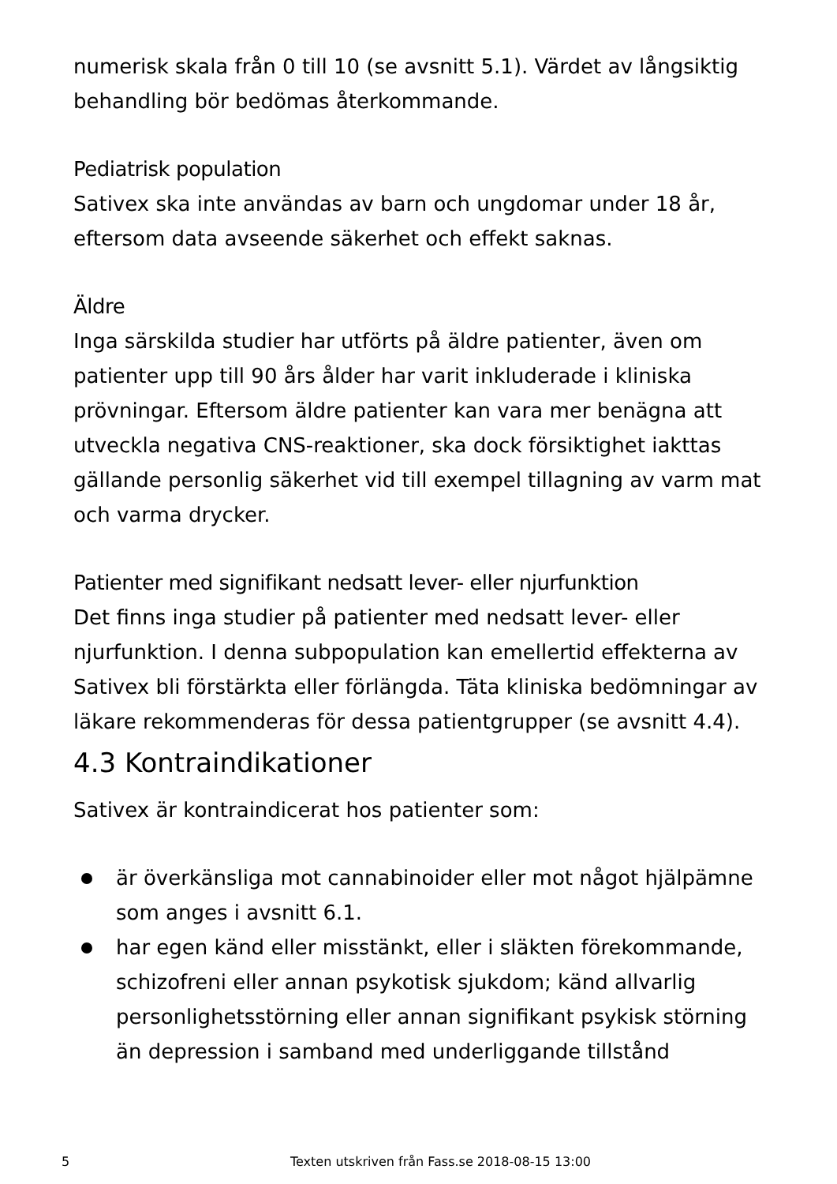numerisk skala från 0 till 10 (se avsnitt 5.1). Värdet av långsiktig behandling bör bedömas återkommande.
Pediatrisk population
Sativex ska inte användas av barn och ungdomar under 18 år, eftersom data avseende säkerhet och effekt saknas.
Äldre
Inga särskilda studier har utförts på äldre patienter, även om patienter upp till 90 års ålder har varit inkluderade i kliniska prövningar. Eftersom äldre patienter kan vara mer benägna att utveckla negativa CNS-reaktioner, ska dock försiktighet iakttas gällande personlig säkerhet vid till exempel tillagning av varm mat och varma drycker.
Patienter med signifikant nedsatt lever- eller njurfunktion
Det finns inga studier på patienter med nedsatt lever- eller njurfunktion. I denna subpopulation kan emellertid effekterna av Sativex bli förstärkta eller förlängda. Täta kliniska bedömningar av läkare rekommenderas för dessa patientgrupper (se avsnitt 4.4).
4.3 Kontraindikationer
Sativex är kontraindicerat hos patienter som:
är överkänsliga mot cannabinoider eller mot något hjälpämne som anges i avsnitt 6.1.
har egen känd eller misstänkt, eller i släkten förekommande, schizofreni eller annan psykotisk sjukdom; känd allvarlig personlighetsstörning eller annan signifikant psykisk störning än depression i samband med underliggande tillstånd
5 Texten utskriven från Fass.se 2018-08-15 13:00